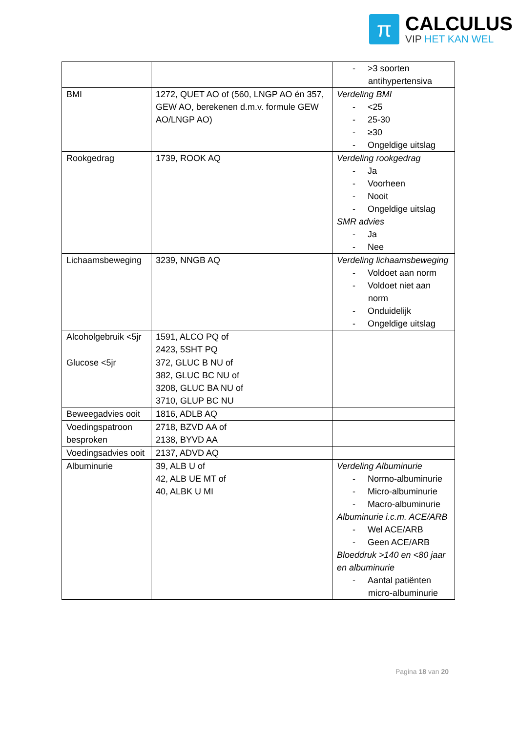π
CALCULUS
VIP HET KAN WEL
| | | - >3 soorten antihypertensiva |
| BMI | 1272, QUET AO of (560, LNGP AO én 357, GEW AO, berekenen d.m.v. formule GEW AO/LNGP AO) | Verdeling BMI - <25 - 25-30 - ≥30 - Ongeldige uitslag |
| Rookgedrag | 1739, ROOK AQ | Verdeling rookgedrag - Ja - Voorheen - Nooit - Ongeldige uitslag SMR advies - Ja - Nee |
| Lichaamsbeweging | 3239, NNGB AQ | Verdeling lichaamsbeweging - Voldoet aan norm - Voldoet niet aan norm - Onduidelijk - Ongeldige uitslag |
| Alcoholgebruik <5jr | 1591, ALCO PQ of 2423, 5SHT PQ | |
| Glucose <5jr | 372, GLUC B NU of 382, GLUC BC NU of 3208, GLUC BA NU of 3710, GLUP BC NU | |
| Beweegadvies ooit | 1816, ADLB AQ | |
| Voedingspatroon besproken | 2718, BZVD AA of 2138, BYVD AA | |
| Voedingsadvies ooit | 2137, ADVD AQ | |
| Albuminurie | 39, ALB U of 42, ALB UE MT of 40, ALBK U MI | Verdeling Albuminurie - Normo-albuminurie - Micro-albuminurie - Macro-albuminurie Albuminurie i.c.m. ACE/ARB - Wel ACE/ARB - Geen ACE/ARB Bloeddruk >140 en <80 jaar en albuminurie - Aantal patiënten micro-albuminurie |
Pagina 18 van 20